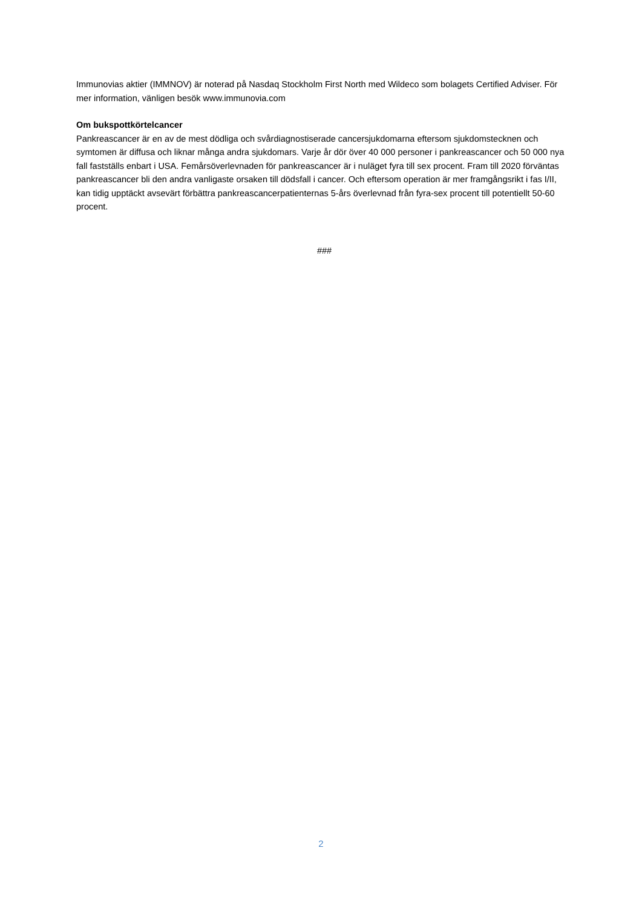Immunovias aktier (IMMNOV) är noterad på Nasdaq Stockholm First North med Wildeco som bolagets Certified Adviser. För mer information, vänligen besök www.immunovia.com
Om bukspottkörtelcancer
Pankreascancer är en av de mest dödliga och svårdiagnostiserade cancersjukdomarna eftersom sjukdomstecknen och symtomen är diffusa och liknar många andra sjukdomars. Varje år dör över 40 000 personer i pankreascancer och 50 000 nya fall fastställs enbart i USA. Femårsöverlevnaden för pankreascancer är i nuläget fyra till sex procent. Fram till 2020 förväntas pankreascancer bli den andra vanligaste orsaken till dödsfall i cancer. Och eftersom operation är mer framgångsrikt i fas I/II, kan tidig upptäckt avsevärt förbättra pankreascancerpatienternas 5-års överlevnad från fyra-sex procent till potentiellt 50-60 procent.
###
2